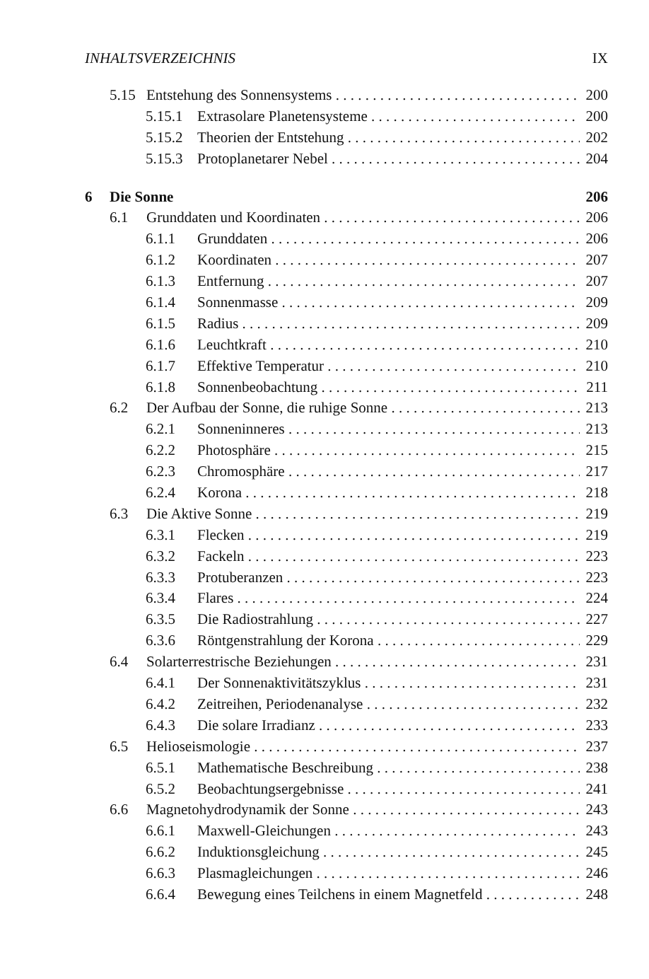INHALTSVERZEICHNIS IX
5.15 Entstehung des Sonnensystems 200
5.15.1 Extrasolare Planetensysteme 200
5.15.2 Theorien der Entstehung 202
5.15.3 Protoplanetarer Nebel 204
6 Die Sonne 206
6.1 Grunddaten und Koordinaten 206
6.1.1 Grunddaten 206
6.1.2 Koordinaten 207
6.1.3 Entfernung 207
6.1.4 Sonnenmasse 209
6.1.5 Radius 209
6.1.6 Leuchtkraft 210
6.1.7 Effektive Temperatur 210
6.1.8 Sonnenbeobachtung 211
6.2 Der Aufbau der Sonne, die ruhige Sonne 213
6.2.1 Sonneninneres 213
6.2.2 Photosphäre 215
6.2.3 Chromosphäre 217
6.2.4 Korona 218
6.3 Die Aktive Sonne 219
6.3.1 Flecken 219
6.3.2 Fackeln 223
6.3.3 Protuberanzen 223
6.3.4 Flares 224
6.3.5 Die Radiostrahlung 227
6.3.6 Röntgenstrahlung der Korona 229
6.4 Solarterrestrische Beziehungen 231
6.4.1 Der Sonnenaktivitätszyklus 231
6.4.2 Zeitreihen, Periodenanalyse 232
6.4.3 Die solare Irradianz 233
6.5 Helioseismologie 237
6.5.1 Mathematische Beschreibung 238
6.5.2 Beobachtungsergebnisse 241
6.6 Magnetohydrodynamik der Sonne 243
6.6.1 Maxwell-Gleichungen 243
6.6.2 Induktionsgleichung 245
6.6.3 Plasmagleichungen 246
6.6.4 Bewegung eines Teilchens in einem Magnetfeld 248